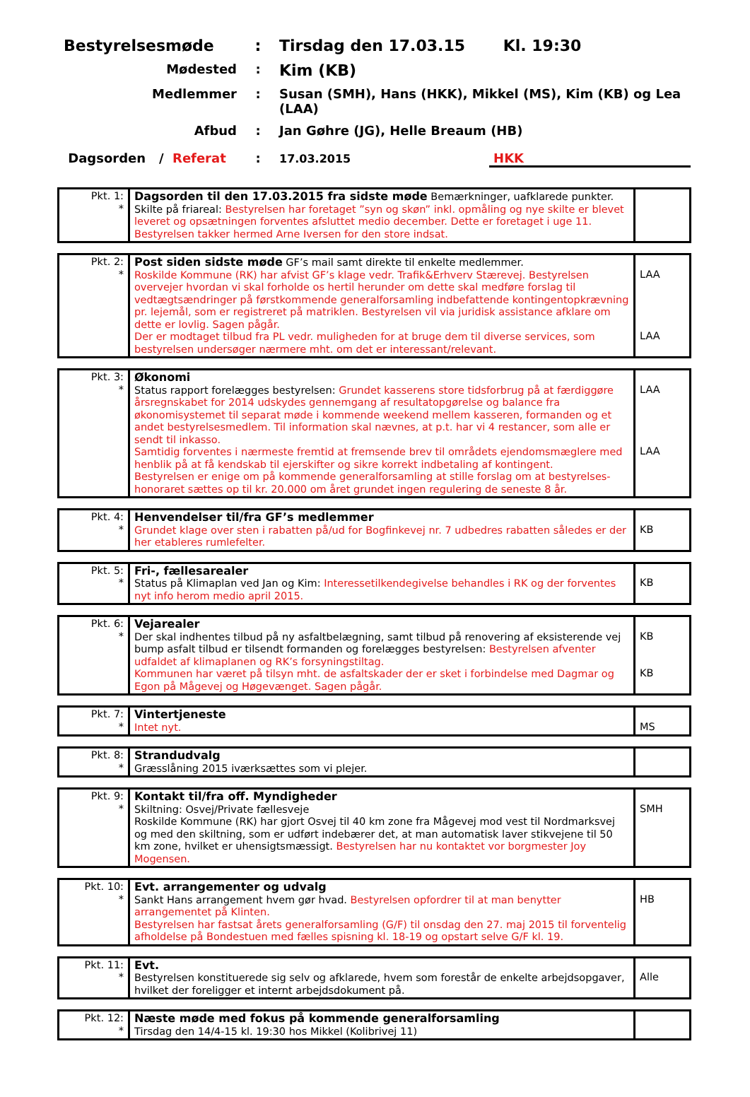Bestyrelsesmøde : Tirsdag den 17.03.15 Kl. 19:30
Mødested :
Kim (KB)
Medlemmer : Susan (SMH), Hans (HKK), Mikkel (MS), Kim (KB) og Lea (LAA)
Afbud : Jan Gøhre (JG), Helle Breaum (HB)
Dagsorden / Referat : 17.03.2015 HKK
| Pkt. 1: * | Dagsorden til den 17.03.2015 fra sidste møde Bemærkninger, uafklarede punkter. Skilte på friareal: Bestyrelsen har foretaget ”syn og skøn” inkl. opmåling og nye skilte er blevet leveret og opsætningen forventes afsluttet medio december. Dette er foretaget i uge 11. Bestyrelsen takker hermed Arne Iversen for den store indsat. | |
| Pkt. 2: * | Post siden sidste møde GF’s mail samt direkte til enkelte medlemmer. Roskilde Kommune (RK) har afvist GF’s klage vedr. Trafik&Erhverv Stærevej. Bestyrelsen overvejer hvordan vi skal forholde os hertil herunder om dette skal medføre forslag til vedtægtsændringer på førstkommende generalforsamling indbefattende kontingentopkrævning pr. lejemål, som er registreret på matriklen. Bestyrelsen vil via juridisk assistance afklare om dette er lovlig. Sagen pågår. Der er modtaget tilbud fra PL vedr. muligheden for at bruge dem til diverse services, som bestyrelsen undersøger nærmere mht. om det er interessant/relevant. | LAA LAA |
| Pkt. 3: * | Økonomi Status rapport forelægges bestyrelsen: Grundet kasserens store tidsforbrug på at færdiggøre årsregnskabet for 2014 udskydes gennemgang af resultatopgørelse og balance fra økonomisystemet til separat møde i kommende weekend mellem kasseren, formanden og et andet bestyrelsesmedlem. Til information skal nævnes, at p.t. har vi 4 restancer, som alle er sendt til inkasso. Samtidig forventes i nærmeste fremtid at fremsende brev til områdets ejendomsmæglere med henblik på at få kendskab til ejerskifter og sikre korrekt indbetaling af kontingent. Bestyrelsen er enige om på kommende generalforsamling at stille forslag om at bestyrelses-honoraret sættes op til kr. 20.000 om året grundet ingen regulering de seneste 8 år. | LAA LAA |
| Pkt. 4: * | Henvendelser til/fra GF’s medlemmer Grundet klage over sten i rabatten på/ud for Bogfinkevej nr. 7 udbedres rabatten således er der her etableres rumlefelter. | KB |
| Pkt. 5: * | Fri-, fællesarealer Status på Klimaplan ved Jan og Kim: Interessetilkendegivelse behandles i RK og der forventes nyt info herom medio april 2015. | KB |
| Pkt. 6: * | Vejarealer Der skal indhentes tilbud på ny asfaltbelægning, samt tilbud på renovering af eksisterende vej bump asfalt tilbud er tilsendt formanden og forelægges bestyrelsen: Bestyrelsen afventer udfaldet af klimaplanen og RK’s forsyningstiltag. Kommunen har været på tilsyn mht. de asfaltskader der er sket i forbindelse med Dagmar og Egon på Mågevej og Høgevænget. Sagen pågår. | KB KB |
| Pkt. 7: * | Vintertjeneste Intet nyt. | MS |
| Pkt. 8: * | Strandudvalg Græsslåning 2015 iværksættes som vi plejer. | |
| Pkt. 9: * | Kontakt til/fra off. Myndigheder Skiltning: Osvej/Private fællesveje Roskilde Kommune (RK) har gjort Osvej til 40 km zone fra Mågevej mod vest til Nordmarksvej og med den skiltning, som er udført indebærer det, at man automatisk laver stikvejene til 50 km zone, hvilket er uhensigtsmæssigt. Bestyrelsen har nu kontaktet vor borgmester Joy Mogensen. | SMH |
| Pkt. 10: * | Evt. arrangementer og udvalg Sankt Hans arrangement hvem gør hvad. Bestyrelsen opfordrer til at man benytter arrangementet på Klinten. Bestyrelsen har fastsat årets generalforsamling (G/F) til onsdag den 27. maj 2015 til forventelig afholdelse på Bondestuen med fælles spisning kl. 18-19 og opstart selve G/F kl. 19. | HB |
| Pkt. 11: * | Evt. Bestyrelsen konstituerede sig selv og afklarede, hvem som forestår de enkelte arbejdsopgaver, hvilket der foreligger et internt arbejdsdokument på. | Alle |
| Pkt. 12: * | Næste møde med fokus på kommende generalforsamling Tirsdag den 14/4-15 kl. 19:30 hos Mikkel (Kolibrivej 11) | |